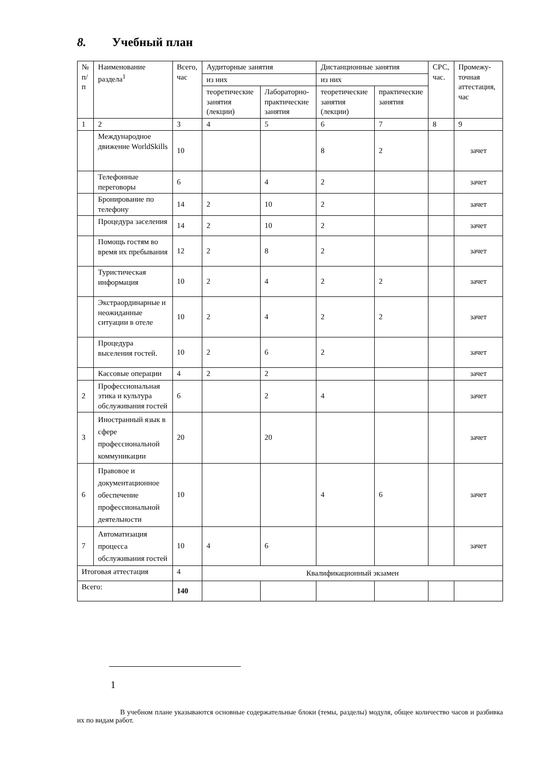8. Учебный план
| № п/п | Наименование раздела<sup>1</sup> | Всего, час | Аудиторные занятия | | Дистанционные занятия | | СРС, час. | Промежу-точная аттестация, час |
| --- | --- | --- | --- | --- | --- | --- | --- | --- |
| | | | из них | | из них | | | |
| | | | теоретические занятия (лекции) | Лабораторно-практические занятия | теоретические занятия (лекции) | практические занятия | | |
| 1 | 2 | 3 | 4 | 5 | 6 | 7 | 8 | 9 |
| | Международное движение WorldSkills | 10 | | | 8 | 2 | | зачет |
| | Телефонные переговоры | 6 | | 4 | 2 | | | зачет |
| | Бронирование по телефону | 14 | 2 | 10 | 2 | | | зачет |
| | Процедура заселения | 14 | 2 | 10 | 2 | | | зачет |
| | Помощь гостям во время их пребывания | 12 | 2 | 8 | 2 | | | зачет |
| | Туристическая информация | 10 | 2 | 4 | 2 | 2 | | зачет |
| | Экстраординарные и неожиданные ситуации в отеле | 10 | 2 | 4 | 2 | 2 | | зачет |
| | Процедура выселения гостей. | 10 | 2 | 6 | 2 | | | зачет |
| | Кассовые операции | 4 | 2 | 2 | | | | зачет |
| 2 | Профессиональная этика и культура обслуживания гостей | 6 | | 2 | 4 | | | зачет |
| 3 | Иностранный язык в сфере профессиональной коммуникации | 20 | | 20 | | | | зачет |
| 6 | Правовое и документационное обеспечение профессиональной деятельности | 10 | | | 4 | 6 | | зачет |
| 7 | Автоматизация процесса обслуживания гостей | 10 | 4 | 6 | | | | зачет |
| Итоговая аттестация | | 4 | Квалификационный экзамен | | | | | |
| Всего: | | 140 | | | | | | |
1
В учебном плане указываются основные содержательные блоки (темы, разделы) модуля, общее количество часов и разбивка их по видам работ.